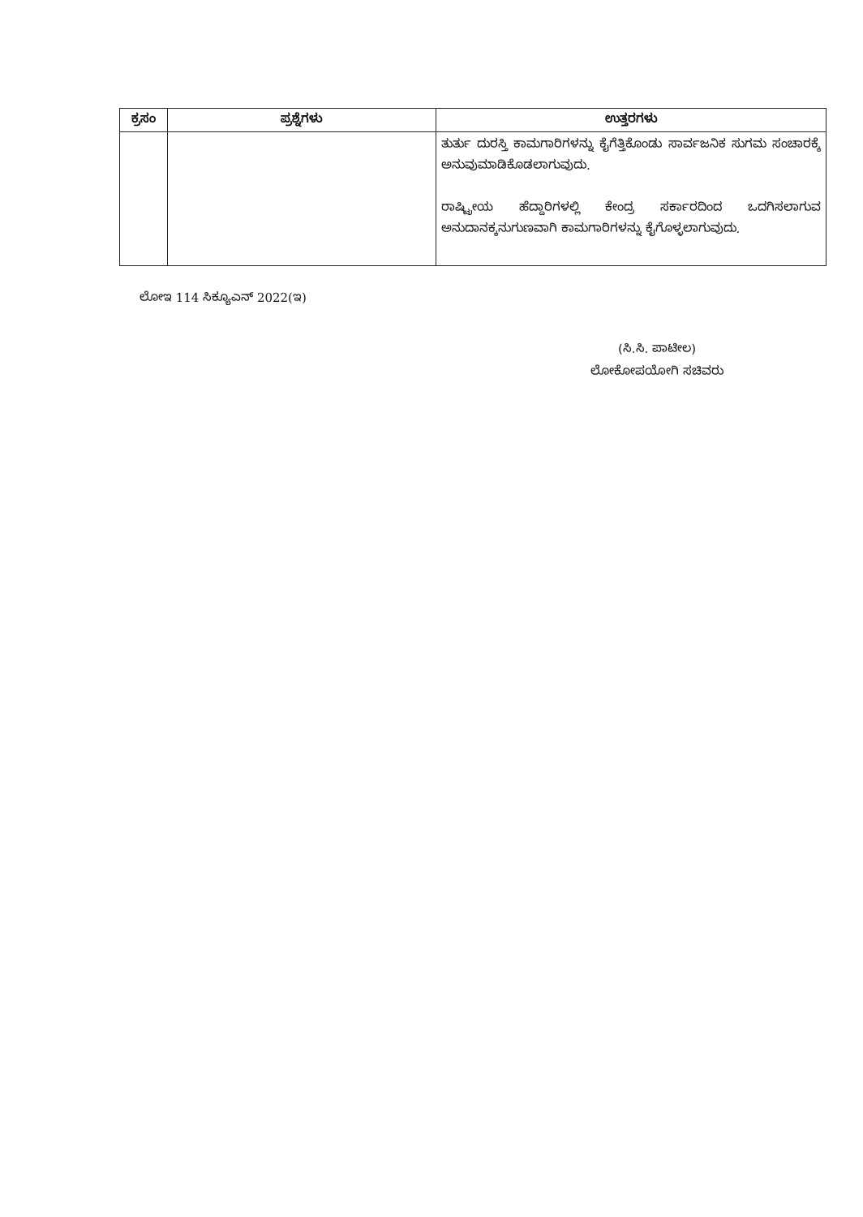| ಕ್ರಸಂ | ಪ್ರಶ್ನೆಗಳು | ಉತ್ತರಗಳು |
| --- | --- | --- |
| | | ತುರ್ತು ದುರಸ್ತಿ ಕಾಮಗಾರಿಗಳನ್ನು ಕೈಗೆತ್ತಿಕೊಂಡು ಸಾರ್ವಜನಿಕ ಸುಗಮ ಸಂಚಾರಕ್ಕೆ ಅನುವುಮಾಡಿಕೊಡಲಾಗುವುದು. ರಾಷ್ಟ್ರೀಯ ಹೆದ್ದಾರಿಗಳಲ್ಲಿ ಕೇಂದ್ರ ಸರ್ಕಾರದಿಂದ ಒದಗಿಸಲಾಗುವ ಅನುದಾನಕ್ಕನುಗುಣವಾಗಿ ಕಾಮಗಾರಿಗಳನ್ನು ಕೈಗೊಳ್ಳಲಾಗುವುದು. |
ಲೋಇ 114 ಸಿಕ್ಯೂಎನ್ 2022(ಇ)
(ಸಿ.ಸಿ. ಪಾಟೀಲ)
ಲೋಕೋಪಯೋಗಿ ಸಚಿವರು